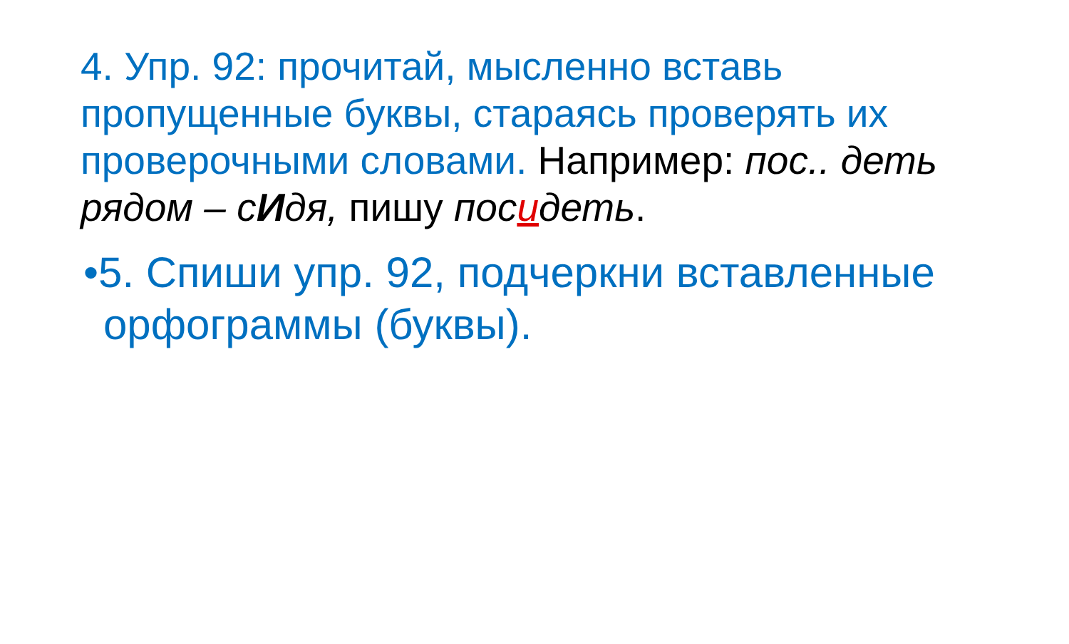4. Упр. 92: прочитай, мысленно вставь пропущенные буквы, стараясь проверять их проверочными словами. Например: пос.. деть рядом – сИдя, пишу посидеть.
•5. Спиши упр. 92, подчеркни вставленные орфограммы (буквы).